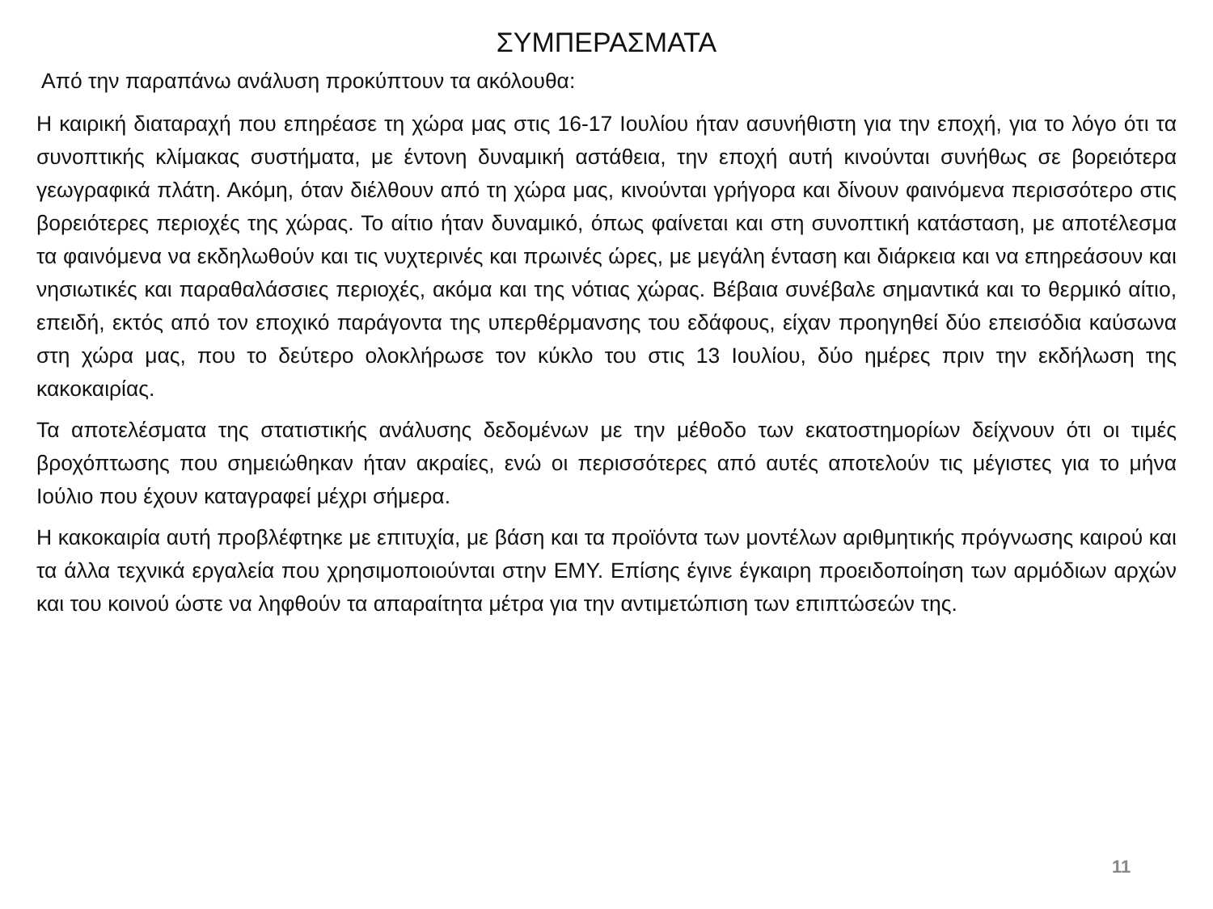ΣΥΜΠΕΡΑΣΜΑΤΑ
Από την παραπάνω ανάλυση προκύπτουν τα ακόλουθα:
Η καιρική διαταραχή που επηρέασε τη χώρα μας στις 16-17 Ιουλίου ήταν ασυνήθιστη για την εποχή, για το λόγο ότι τα συνοπτικής κλίμακας συστήματα, με έντονη δυναμική αστάθεια, την εποχή αυτή κινούνται συνήθως σε βορειότερα γεωγραφικά πλάτη. Ακόμη, όταν διέλθουν από τη χώρα μας, κινούνται γρήγορα και δίνουν φαινόμενα περισσότερο στις βορειότερες περιοχές της χώρας. Το αίτιο ήταν δυναμικό, όπως φαίνεται και στη συνοπτική κατάσταση, με αποτέλεσμα τα φαινόμενα να εκδηλωθούν και τις νυχτερινές και πρωινές ώρες, με μεγάλη ένταση και διάρκεια και να επηρεάσουν και νησιωτικές και παραθαλάσσιες περιοχές, ακόμα και της νότιας χώρας. Βέβαια συνέβαλε σημαντικά και το θερμικό αίτιο, επειδή, εκτός από τον εποχικό παράγοντα της υπερθέρμανσης του εδάφους, είχαν προηγηθεί δύο επεισόδια καύσωνα στη χώρα μας, που το δεύτερο ολοκλήρωσε τον κύκλο του στις 13 Ιουλίου, δύο ημέρες πριν την εκδήλωση της κακοκαιρίας.
Τα αποτελέσματα της στατιστικής ανάλυσης δεδομένων με την μέθοδο των εκατοστημορίων δείχνουν ότι οι τιμές βροχόπτωσης που σημειώθηκαν ήταν ακραίες, ενώ οι περισσότερες από αυτές αποτελούν τις μέγιστες για το μήνα Ιούλιο που έχουν καταγραφεί μέχρι σήμερα.
Η κακοκαιρία αυτή προβλέφτηκε με επιτυχία, με βάση και τα προϊόντα των μοντέλων αριθμητικής πρόγνωσης καιρού και τα άλλα τεχνικά εργαλεία που χρησιμοποιούνται στην ΕΜΥ. Επίσης έγινε έγκαιρη προειδοποίηση των αρμόδιων αρχών και του κοινού ώστε να ληφθούν τα απαραίτητα μέτρα για την αντιμετώπιση των επιπτώσεών της.
11